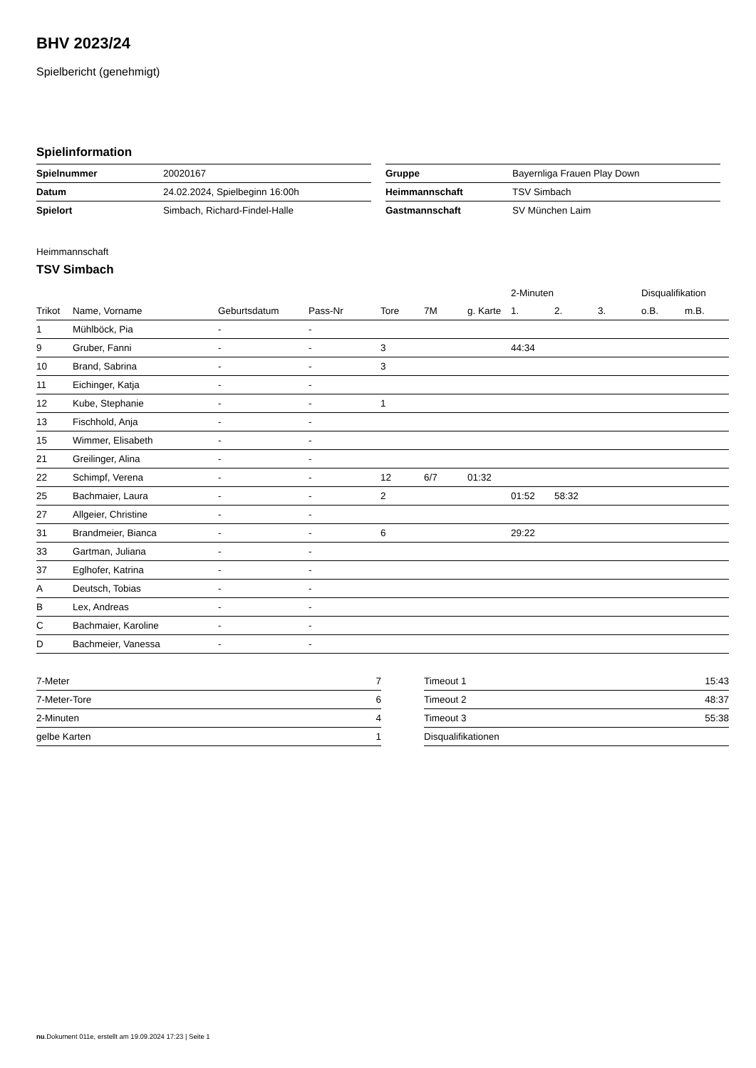BHV 2023/24
Spielbericht (genehmigt)
Spielinformation
| Spielnummer | 20020167 |
| Datum | 24.02.2024, Spielbeginn 16:00h |
| Spielort | Simbach, Richard-Findel-Halle |
| Gruppe | Bayernliga Frauen Play Down |
| Heimmannschaft | TSV Simbach |
| Gastmannschaft | SV München Laim |
Heimmannschaft
TSV Simbach
| | | | | | | | 2-Minuten | | | Disqualifikation | |
| --- | --- | --- | --- | --- | --- | --- | --- | --- | --- | --- | --- |
| Trikot | Name, Vorname | Geburtsdatum | Pass-Nr | Tore | 7M | g. Karte | 1. | 2. | 3. | o.B. | m.B. |
| 1 | Mühlböck, Pia | - | - | | | | | | | | |
| 9 | Gruber, Fanni | - | - | 3 | | | 44:34 | | | | |
| 10 | Brand, Sabrina | - | - | 3 | | | | | | | |
| 11 | Eichinger, Katja | - | - | | | | | | | | |
| 12 | Kube, Stephanie | - | - | 1 | | | | | | | |
| 13 | Fischhold, Anja | - | - | | | | | | | | |
| 15 | Wimmer, Elisabeth | - | - | | | | | | | | |
| 21 | Greilinger, Alina | - | - | | | | | | | | |
| 22 | Schimpf, Verena | - | - | 12 | 6/7 | 01:32 | | | | | |
| 25 | Bachmaier, Laura | - | - | 2 | | | 01:52 | 58:32 | | | |
| 27 | Allgeier, Christine | - | - | | | | | | | | |
| 31 | Brandmeier, Bianca | - | - | 6 | | | 29:22 | | | | |
| 33 | Gartman, Juliana | - | - | | | | | | | | |
| 37 | Eglhofer, Katrina | - | - | | | | | | | | |
| A | Deutsch, Tobias | - | - | | | | | | | | |
| B | Lex, Andreas | - | - | | | | | | | | |
| C | Bachmaier, Karoline | - | - | | | | | | | | |
| D | Bachmeier, Vanessa | - | - | | | | | | | | |
| 7-Meter | 7 |
| 7-Meter-Tore | 6 |
| 2-Minuten | 4 |
| gelbe Karten | 1 |
| Timeout 1 | 15:43 |
| Timeout 2 | 48:37 |
| Timeout 3 | 55:38 |
| Disqualifikationen | |
nu.Dokument 011e, erstellt am 19.09.2024 17:23 | Seite 1